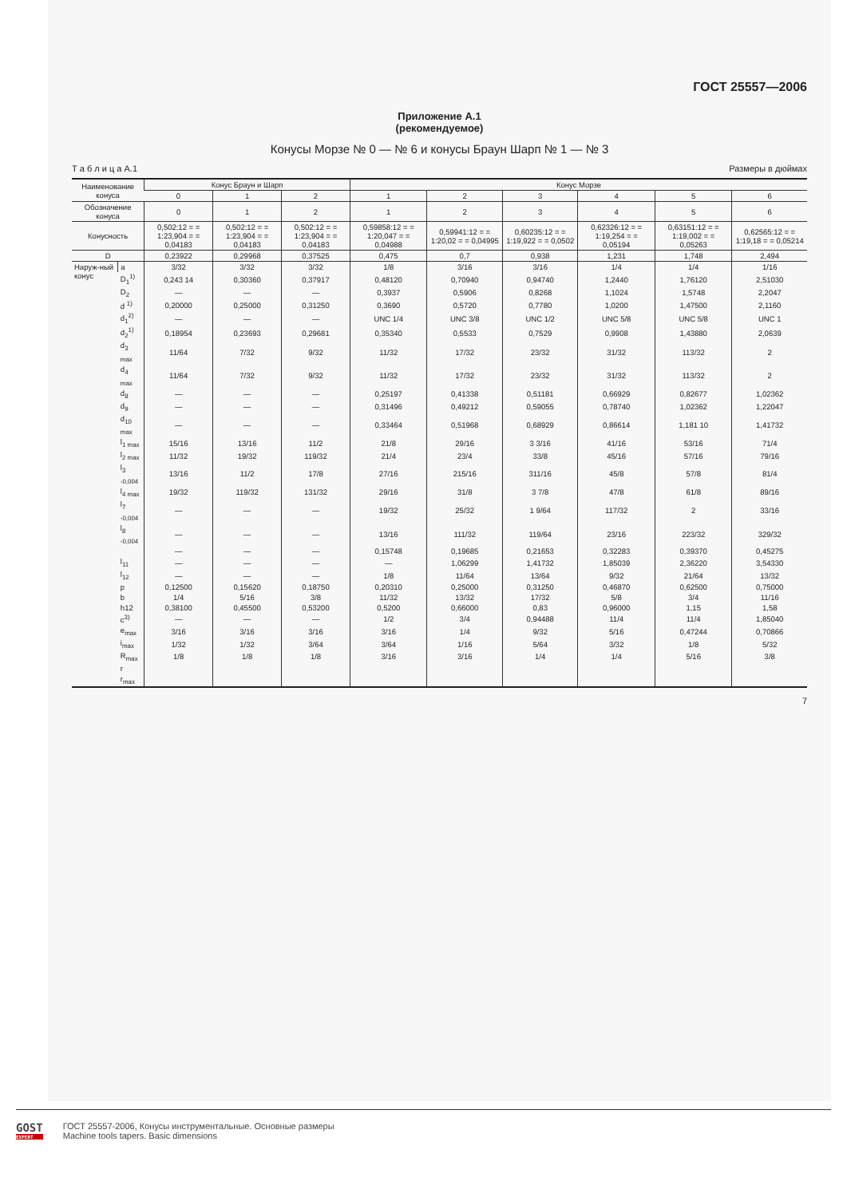ГОСТ 25557—2006
Приложение А.1
(рекомендуемое)
Конусы Морзе № 0 — № 6 и конусы Браун Шарп № 1 — № 3
Т а б л и ц а А.1 Размеры в дюймах
| Наименование конуса | | Конус Браун и Шарп | | | Конус Морзе | | | | | |
| --- | --- | --- | --- | --- | --- | --- | --- | --- | --- | --- |
| | | 0 | 1 | 2 | 1 | 2 | 3 | 4 | 5 | 6 |
| Обозначение конуса | | 0 | 1 | 2 | 1 | 2 | 3 | 4 | 5 | 6 |
| Конусность | | 0,502:12 = = 1:23,904 = = 0,04183 | 0,502:12 = = 1:23,904 = = 0,04183 | 0,502:12 = = 1:23,904 = = 0,04183 | 0,59858:12 = = 1:20,047 = = 0,04988 | 0,59941:12 = = 1:20,02 = = 0,04995 | 0,60235:12 = = 1:19,922 = = 0,0502 | 0,62326:12 = = 1:19,254 = = 0,05194 | 0,63151:12 = = 1:19,002 = = 0,05263 | 0,62565:12 = = 1:19,18 = = 0,05214 |
| D | | 0,23922 | 0,29968 | 0,37525 | 0,475 | 0,7 | 0,938 | 1,231 | 1,748 | 2,494 |
| Наруж-ный конус | a | 3/32 | 3/32 | 3/32 | 1/8 | 3/16 | 3/16 | 1/4 | 1/4 | 1/16 |
| | D<sub>1</sub><sup>1)</sup> | 0,243 14 | 0,30360 | 0,37917 | 0,48120 | 0,70940 | 0,94740 | 1,2440 | 1,76120 | 2,51030 |
| | D<sub>2</sub> | — | — | — | 0,3937 | 0,5906 | 0,8268 | 1,1024 | 1,5748 | 2,2047 |
| | d <sup>1)</sup> | 0,20000 | 0,25000 | 0,31250 | 0,3690 | 0,5720 | 0,7780 | 1,0200 | 1,47500 | 2,1160 |
| | d<sub>1</sub><sup>2)</sup> | — | — | — | UNC 1/4 | UNC 3/8 | UNC 1/2 | UNC 5/8 | UNC 5/8 | UNC 1 |
| | d<sub>2</sub><sup>1)</sup> | 0,18954 | 0,23693 | 0,29681 | 0,35340 | 0,5533 | 0,7529 | 0,9908 | 1,43880 | 2,0639 |
| | d<sub>3 max</sub> | 11/64 | 7/32 | 9/32 | 11/32 | 17/32 | 23/32 | 31/32 | 113/32 | 2 |
| | d<sub>4 max</sub> | 11/64 | 7/32 | 9/32 | 11/32 | 17/32 | 23/32 | 31/32 | 113/32 | 2 |
| | d<sub>8</sub> | — | — | — | 0,25197 | 0,41338 | 0,51181 | 0,66929 | 0,82677 | 1,02362 |
| | d<sub>9</sub> | — | — | — | 0,31496 | 0,49212 | 0,59055 | 0,78740 | 1,02362 | 1,22047 |
| | d<sub>10 max</sub> | — | — | — | 0,33464 | 0,51968 | 0,68929 | 0,86614 | 1,181 10 | 1,41732 |
| | l<sub>1 max</sub> | 15/16 | 13/16 | 11/2 | 21/8 | 29/16 | 3 3/16 | 41/16 | 53/16 | 71/4 |
| | l<sub>2 max</sub> | 11/32 | 19/32 | 119/32 | 21/4 | 23/4 | 33/8 | 45/16 | 57/16 | 79/16 |
| | l<sub>3 -0,004</sub> | 13/16 | 11/2 | 17/8 | 27/16 | 215/16 | 311/16 | 45/8 | 57/8 | 81/4 |
| | l<sub>4 max</sub> | 19/32 | 119/32 | 131/32 | 29/16 | 31/8 | 3 7/8 | 47/8 | 61/8 | 89/16 |
| | l<sub>7 -0,004</sub> | — | — | — | 19/32 | 25/32 | 1 9/64 | 117/32 | 2 | 33/16 |
| | l<sub>8 -0,004</sub> | — | — | — | 13/16 | 111/32 | 119/64 | 23/16 | 223/32 | 329/32 |
| | | — | — | — | 0,15748 | 0,19685 | 0,21653 | 0,32283 | 0,39370 | 0,45275 |
| | l<sub>11</sub> | — | — | — | — | 1,06299 | 1,41732 | 1,85039 | 2,36220 | 3,54330 |
| | l<sub>12</sub> | — | — | — | 1/8 | 11/64 | 13/64 | 9/32 | 21/64 | 13/32 |
| | p | 0,12500 | 0,15620 | 0,18750 | 0,20310 | 0,25000 | 0,31250 | 0,46870 | 0,62500 | 0,75000 |
| | b | 1/4 | 5/16 | 3/8 | 11/32 | 13/32 | 17/32 | 5/8 | 3/4 | 11/16 |
| | h12 | 0,38100 | 0,45500 | 0,53200 | 0,5200 | 0,66000 | 0,83 | 0,96000 | 1,15 | 1,58 |
| | c<sup>3)</sup> | — | — | — | 1/2 | 3/4 | 0,94488 | 11/4 | 11/4 | 1,85040 |
| | e<sub>max</sub> | 3/16 | 3/16 | 3/16 | 3/16 | 1/4 | 9/32 | 5/16 | 0,47244 | 0,70866 |
| | i<sub>max</sub> | 1/32 | 1/32 | 3/64 | 3/64 | 1/16 | 5/64 | 3/32 | 1/8 | 5/32 |
| | R<sub>max</sub> | 1/8 | 1/8 | 1/8 | 3/16 | 3/16 | 1/4 | 1/4 | 5/16 | 3/8 |
| | r | | | | | | | | | |
| | r<sub>max</sub> | | | | | | | | | |
7
GOST
EXPERT
ГОСТ 25557-2006, Конусы инструментальные. Основные размеры
Machine tools tapers. Basic dimensions